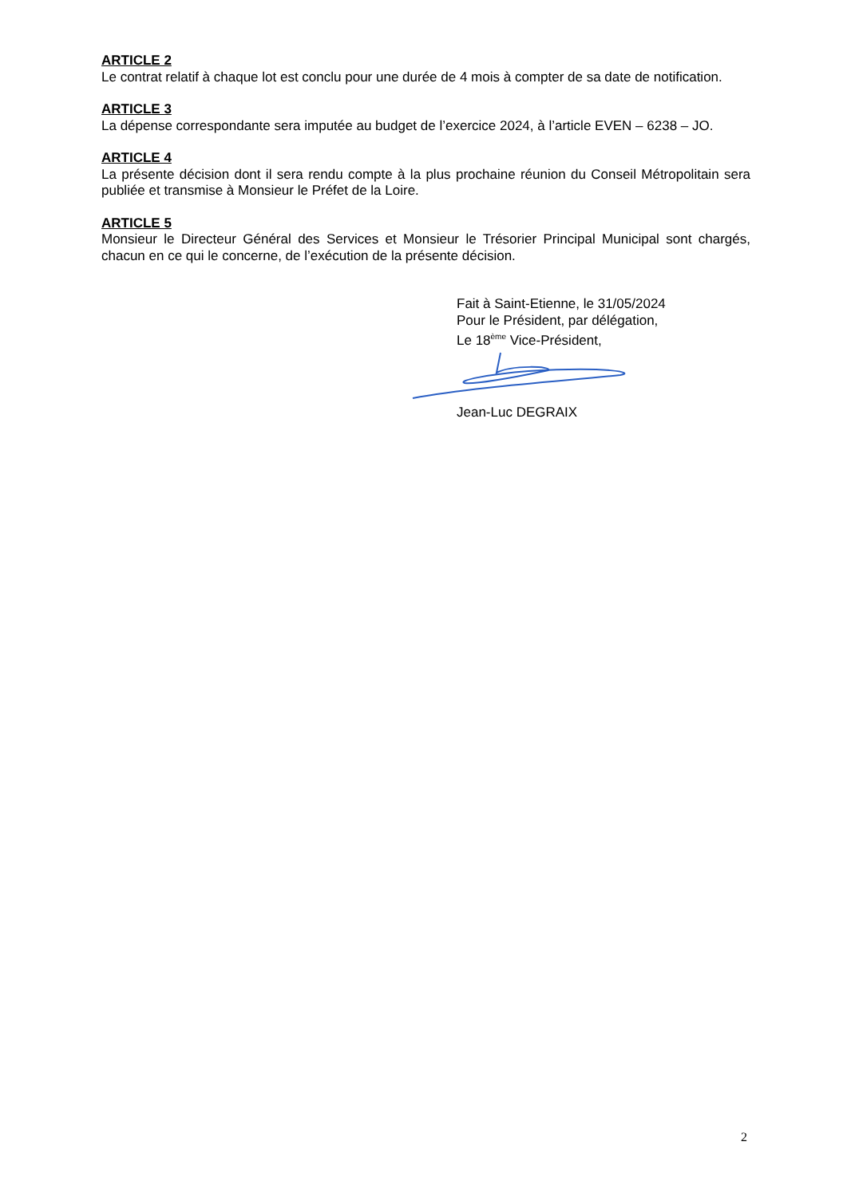ARTICLE 2
Le contrat relatif à chaque lot est conclu pour une durée de 4 mois à compter de sa date de notification.
ARTICLE 3
La dépense correspondante sera imputée au budget de l’exercice 2024, à l’article EVEN – 6238 – JO.
ARTICLE 4
La présente décision dont il sera rendu compte à la plus prochaine réunion du Conseil Métropolitain sera publiée et transmise à Monsieur le Préfet de la Loire.
ARTICLE 5
Monsieur le Directeur Général des Services et Monsieur le Trésorier Principal Municipal sont chargés, chacun en ce qui le concerne, de l’exécution de la présente décision.
Fait à Saint-Etienne, le 31/05/2024
Pour le Président, par délégation,
Le 18<sup>ème</sup> Vice-Président,
Jean-Luc DEGRAIX
2